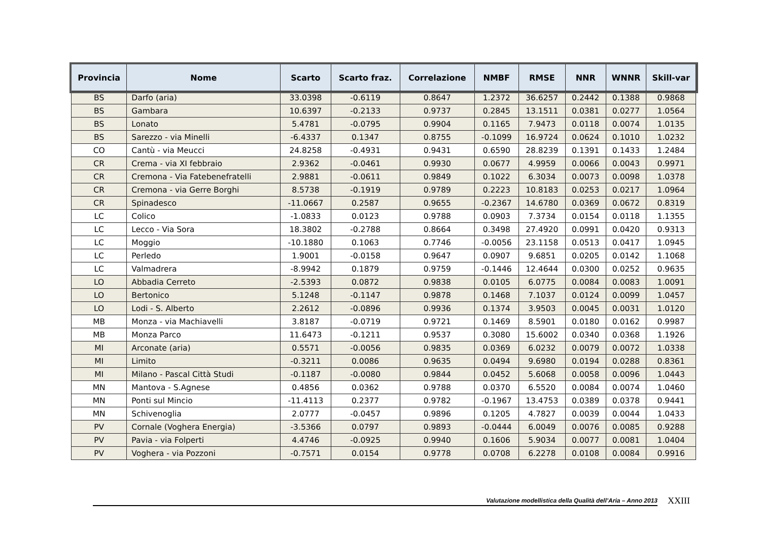| Provincia | Nome | Scarto | Scarto fraz. | Correlazione | NMBF | RMSE | NNR | WNNR | Skill-var |
| --- | --- | --- | --- | --- | --- | --- | --- | --- | --- |
| BS | Darfo (aria) | 33.0398 | -0.6119 | 0.8647 | 1.2372 | 36.6257 | 0.2442 | 0.1388 | 0.9868 |
| BS | Gambara | 10.6397 | -0.2133 | 0.9737 | 0.2845 | 13.1511 | 0.0381 | 0.0277 | 1.0564 |
| BS | Lonato | 5.4781 | -0.0795 | 0.9904 | 0.1165 | 7.9473 | 0.0118 | 0.0074 | 1.0135 |
| BS | Sarezzo - via Minelli | -6.4337 | 0.1347 | 0.8755 | -0.1099 | 16.9724 | 0.0624 | 0.1010 | 1.0232 |
| CO | Cantù - via Meucci | 24.8258 | -0.4931 | 0.9431 | 0.6590 | 28.8239 | 0.1391 | 0.1433 | 1.2484 |
| CR | Crema - via XI febbraio | 2.9362 | -0.0461 | 0.9930 | 0.0677 | 4.9959 | 0.0066 | 0.0043 | 0.9971 |
| CR | Cremona - Via Fatebenefratelli | 2.9881 | -0.0611 | 0.9849 | 0.1022 | 6.3034 | 0.0073 | 0.0098 | 1.0378 |
| CR | Cremona - via Gerre Borghi | 8.5738 | -0.1919 | 0.9789 | 0.2223 | 10.8183 | 0.0253 | 0.0217 | 1.0964 |
| CR | Spinadesco | -11.0667 | 0.2587 | 0.9655 | -0.2367 | 14.6780 | 0.0369 | 0.0672 | 0.8319 |
| LC | Colico | -1.0833 | 0.0123 | 0.9788 | 0.0903 | 7.3734 | 0.0154 | 0.0118 | 1.1355 |
| LC | Lecco - Via Sora | 18.3802 | -0.2788 | 0.8664 | 0.3498 | 27.4920 | 0.0991 | 0.0420 | 0.9313 |
| LC | Moggio | -10.1880 | 0.1063 | 0.7746 | -0.0056 | 23.1158 | 0.0513 | 0.0417 | 1.0945 |
| LC | Perledo | 1.9001 | -0.0158 | 0.9647 | 0.0907 | 9.6851 | 0.0205 | 0.0142 | 1.1068 |
| LC | Valmadrera | -8.9942 | 0.1879 | 0.9759 | -0.1446 | 12.4644 | 0.0300 | 0.0252 | 0.9635 |
| LO | Abbadia Cerreto | -2.5393 | 0.0872 | 0.9838 | 0.0105 | 6.0775 | 0.0084 | 0.0083 | 1.0091 |
| LO | Bertonico | 5.1248 | -0.1147 | 0.9878 | 0.1468 | 7.1037 | 0.0124 | 0.0099 | 1.0457 |
| LO | Lodi - S. Alberto | 2.2612 | -0.0896 | 0.9936 | 0.1374 | 3.9503 | 0.0045 | 0.0031 | 1.0120 |
| MB | Monza - via Machiavelli | 3.8187 | -0.0719 | 0.9721 | 0.1469 | 8.5901 | 0.0180 | 0.0162 | 0.9987 |
| MB | Monza Parco | 11.6473 | -0.1211 | 0.9537 | 0.3080 | 15.6002 | 0.0340 | 0.0368 | 1.1926 |
| MI | Arconate (aria) | 0.5571 | -0.0056 | 0.9835 | 0.0369 | 6.0232 | 0.0079 | 0.0072 | 1.0338 |
| MI | Limito | -0.3211 | 0.0086 | 0.9635 | 0.0494 | 9.6980 | 0.0194 | 0.0288 | 0.8361 |
| MI | Milano - Pascal Città Studi | -0.1187 | -0.0080 | 0.9844 | 0.0452 | 5.6068 | 0.0058 | 0.0096 | 1.0443 |
| MN | Mantova - S.Agnese | 0.4856 | 0.0362 | 0.9788 | 0.0370 | 6.5520 | 0.0084 | 0.0074 | 1.0460 |
| MN | Ponti sul Mincio | -11.4113 | 0.2377 | 0.9782 | -0.1967 | 13.4753 | 0.0389 | 0.0378 | 0.9441 |
| MN | Schivenoglia | 2.0777 | -0.0457 | 0.9896 | 0.1205 | 4.7827 | 0.0039 | 0.0044 | 1.0433 |
| PV | Cornale (Voghera Energia) | -3.5366 | 0.0797 | 0.9893 | -0.0444 | 6.0049 | 0.0076 | 0.0085 | 0.9288 |
| PV | Pavia - via Folperti | 4.4746 | -0.0925 | 0.9940 | 0.1606 | 5.9034 | 0.0077 | 0.0081 | 1.0404 |
| PV | Voghera - via Pozzoni | -0.7571 | 0.0154 | 0.9778 | 0.0708 | 6.2278 | 0.0108 | 0.0084 | 0.9916 |
Valutazione modellistica della Qualità dell’Aria – Anno 2013
XXIII